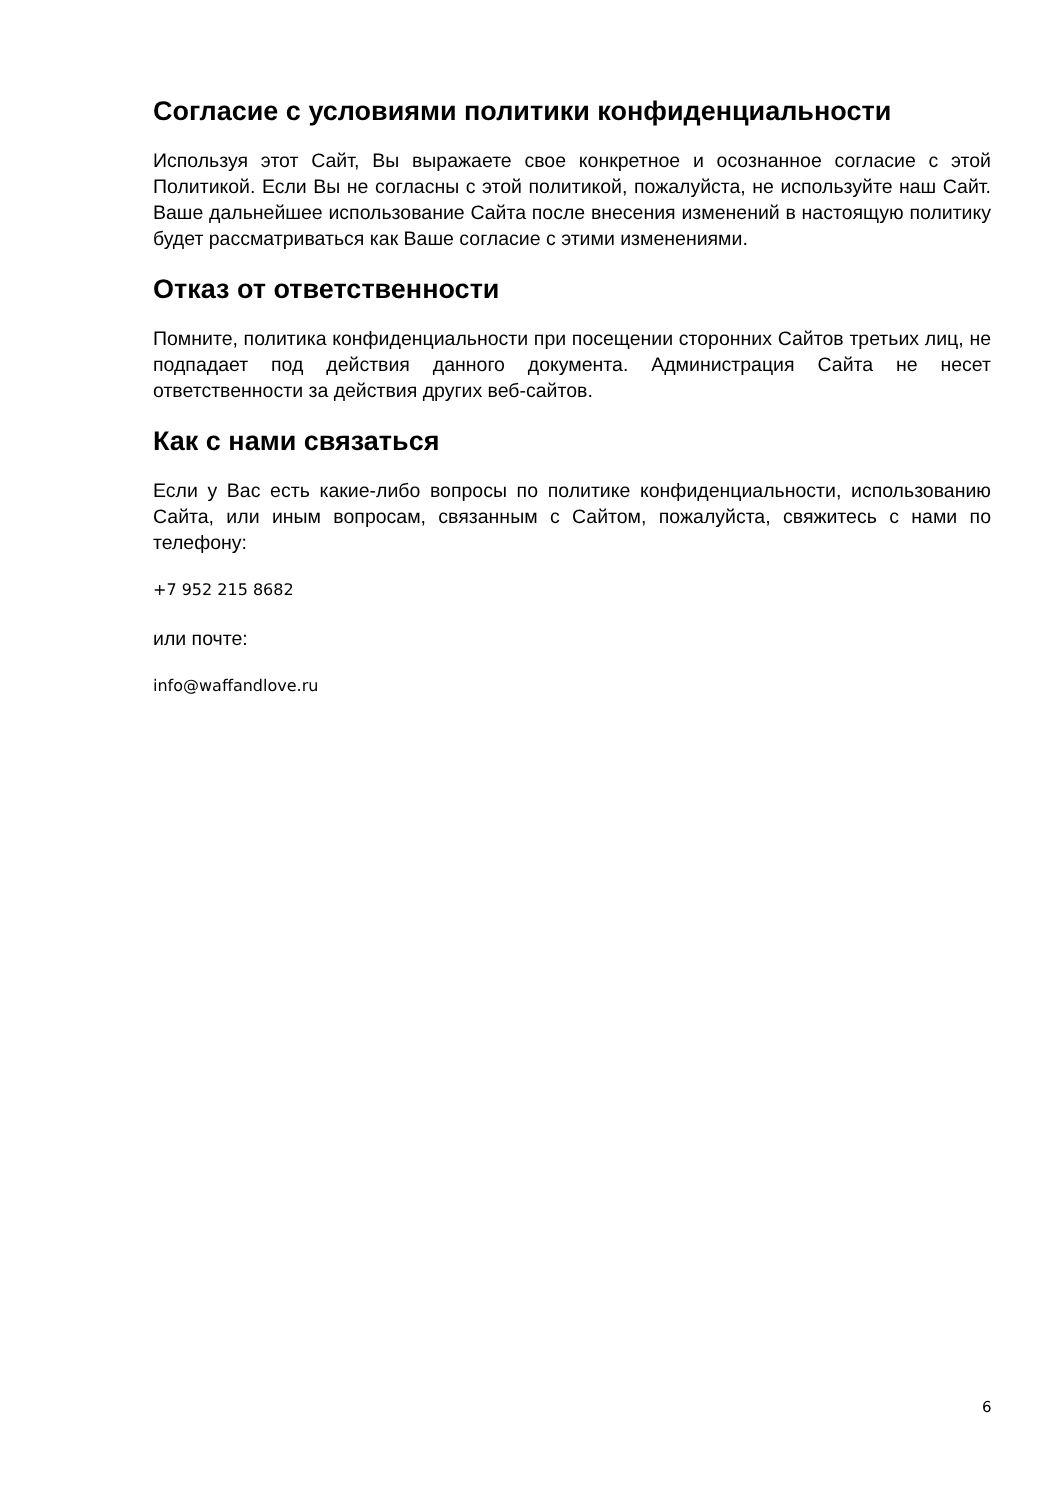Согласие с условиями политики конфиденциальности
Используя этот Сайт, Вы выражаете свое конкретное и осознанное согласие с этой Политикой. Если Вы не согласны с этой политикой, пожалуйста, не используйте наш Сайт. Ваше дальнейшее использование Сайта после внесения изменений в настоящую политику будет рассматриваться как Ваше согласие с этими изменениями.
Отказ от ответственности
Помните, политика конфиденциальности при посещении сторонних Сайтов третьих лиц, не подпадает под действия данного документа. Администрация Сайта не несет ответственности за действия других веб-сайтов.
Как с нами связаться
Если у Вас есть какие-либо вопросы по политике конфиденциальности, использованию Сайта, или иным вопросам, связанным с Сайтом, пожалуйста, свяжитесь с нами по телефону:
+7 952 215 8682
или почте:
info@waffandlove.ru
6